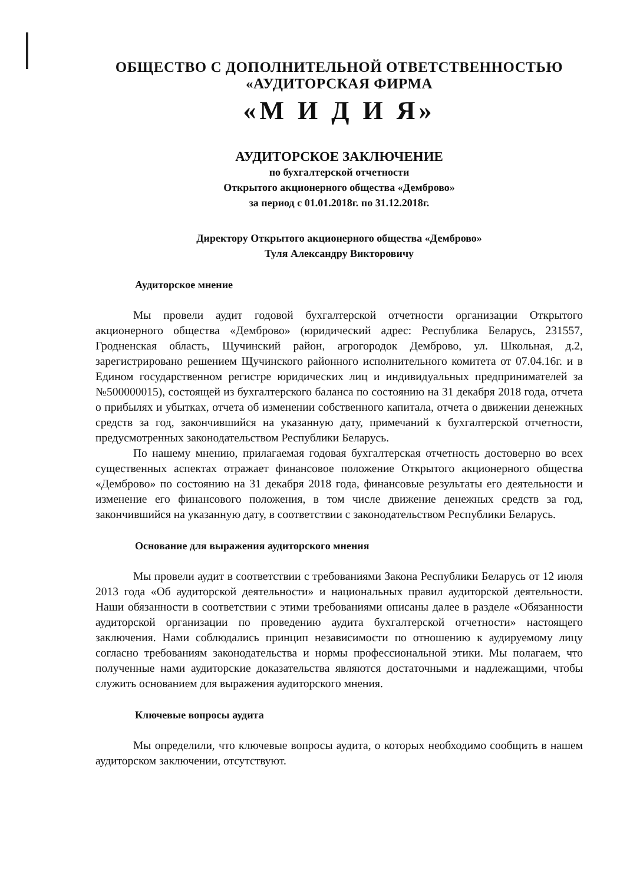ОБЩЕСТВО С ДОПОЛНИТЕЛЬНОЙ ОТВЕТСТВЕННОСТЬЮ
«АУДИТОРСКАЯ ФИРМА
«М И Д И Я»
АУДИТОРСКОЕ ЗАКЛЮЧЕНИЕ
по бухгалтерской отчетности
Открытого акционерного общества «Демброво»
за период с 01.01.2018г. по 31.12.2018г.
Директору Открытого акционерного общества «Демброво»
Туля Александру Викторовичу
Аудиторское мнение
Мы провели аудит годовой бухгалтерской отчетности организации Открытого акционерного общества «Демброво» (юридический адрес: Республика Беларусь, 231557, Гродненская область, Щучинский район, агрогородок Демброво, ул. Школьная, д.2, зарегистрировано решением Щучинского районного исполнительного комитета от 07.04.16г. и в Едином государственном регистре юридических лиц и индивидуальных предпринимателей за №500000015), состоящей из бухгалтерского баланса по состоянию на 31 декабря 2018 года, отчета о прибылях и убытках, отчета об изменении собственного капитала, отчета о движении денежных средств за год, закончившийся на указанную дату, примечаний к бухгалтерской отчетности, предусмотренных законодательством Республики Беларусь.
По нашему мнению, прилагаемая годовая бухгалтерская отчетность достоверно во всех существенных аспектах отражает финансовое положение Открытого акционерного общества «Демброво» по состоянию на 31 декабря 2018 года, финансовые результаты его деятельности и изменение его финансового положения, в том числе движение денежных средств за год, закончившийся на указанную дату, в соответствии с законодательством Республики Беларусь.
Основание для выражения аудиторского мнения
Мы провели аудит в соответствии с требованиями Закона Республики Беларусь от 12 июля 2013 года «Об аудиторской деятельности» и национальных правил аудиторской деятельности. Наши обязанности в соответствии с этими требованиями описаны далее в разделе «Обязанности аудиторской организации по проведению аудита бухгалтерской отчетности» настоящего заключения. Нами соблюдались принцип независимости по отношению к аудируемому лицу согласно требованиям законодательства и нормы профессиональной этики. Мы полагаем, что полученные нами аудиторские доказательства являются достаточными и надлежащими, чтобы служить основанием для выражения аудиторского мнения.
Ключевые вопросы аудита
Мы определили, что ключевые вопросы аудита, о которых необходимо сообщить в нашем аудиторском заключении, отсутствуют.